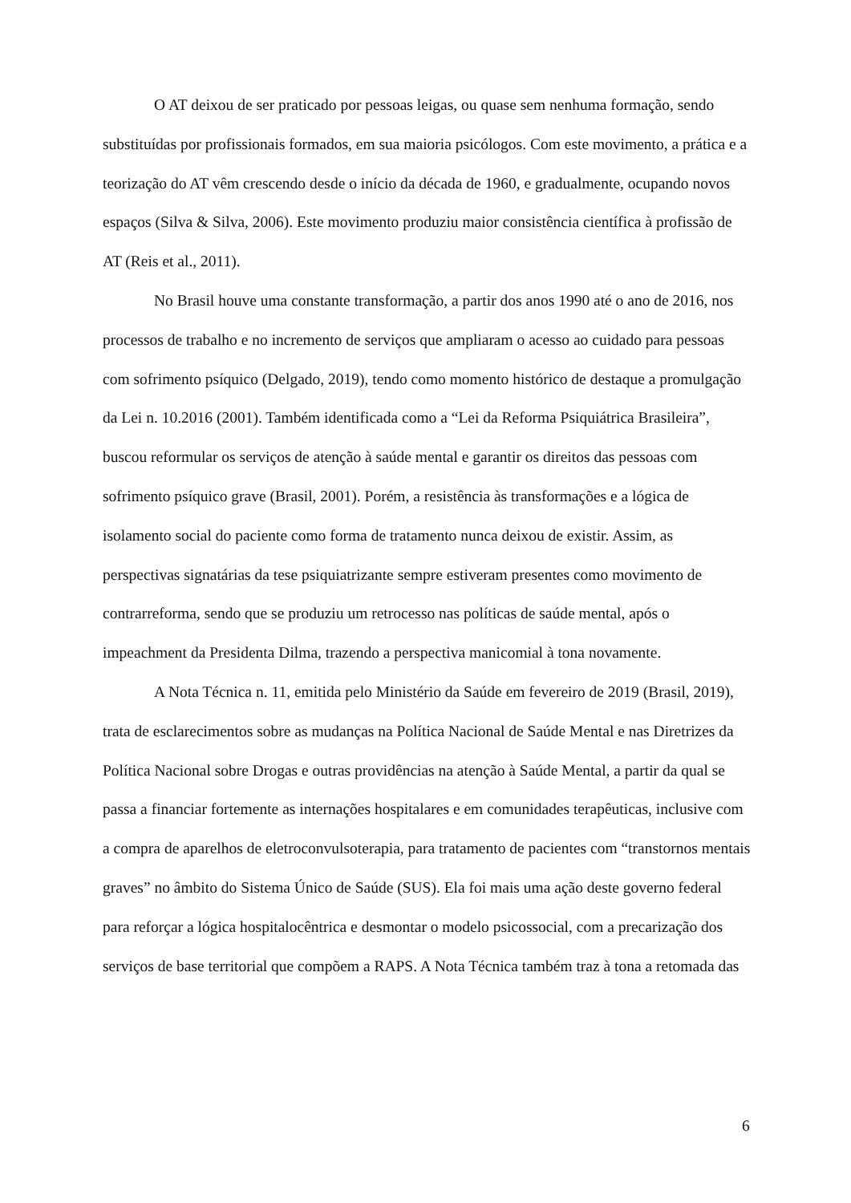O AT deixou de ser praticado por pessoas leigas, ou quase sem nenhuma formação, sendo substituídas por profissionais formados, em sua maioria psicólogos. Com este movimento, a prática e a teorização do AT vêm crescendo desde o início da década de 1960, e gradualmente, ocupando novos espaços (Silva & Silva, 2006). Este movimento produziu maior consistência científica à profissão de AT (Reis et al., 2011).
No Brasil houve uma constante transformação, a partir dos anos 1990 até o ano de 2016, nos processos de trabalho e no incremento de serviços que ampliaram o acesso ao cuidado para pessoas com sofrimento psíquico (Delgado, 2019), tendo como momento histórico de destaque a promulgação da Lei n. 10.2016 (2001). Também identificada como a “Lei da Reforma Psiquiátrica Brasileira”, buscou reformular os serviços de atenção à saúde mental e garantir os direitos das pessoas com sofrimento psíquico grave (Brasil, 2001). Porém, a resistência às transformações e a lógica de isolamento social do paciente como forma de tratamento nunca deixou de existir. Assim, as perspectivas signatárias da tese psiquiatrizante sempre estiveram presentes como movimento de contrarreforma, sendo que se produziu um retrocesso nas políticas de saúde mental, após o impeachment da Presidenta Dilma, trazendo a perspectiva manicomial à tona novamente.
A Nota Técnica n. 11, emitida pelo Ministério da Saúde em fevereiro de 2019 (Brasil, 2019), trata de esclarecimentos sobre as mudanças na Política Nacional de Saúde Mental e nas Diretrizes da Política Nacional sobre Drogas e outras providências na atenção à Saúde Mental, a partir da qual se passa a financiar fortemente as internações hospitalares e em comunidades terapêuticas, inclusive com a compra de aparelhos de eletroconvulsoterapia, para tratamento de pacientes com “transtornos mentais graves” no âmbito do Sistema Único de Saúde (SUS). Ela foi mais uma ação deste governo federal para reforçar a lógica hospitalocêntrica e desmontar o modelo psicossocial, com a precarização dos serviços de base territorial que compõem a RAPS. A Nota Técnica também traz à tona a retomada das
6